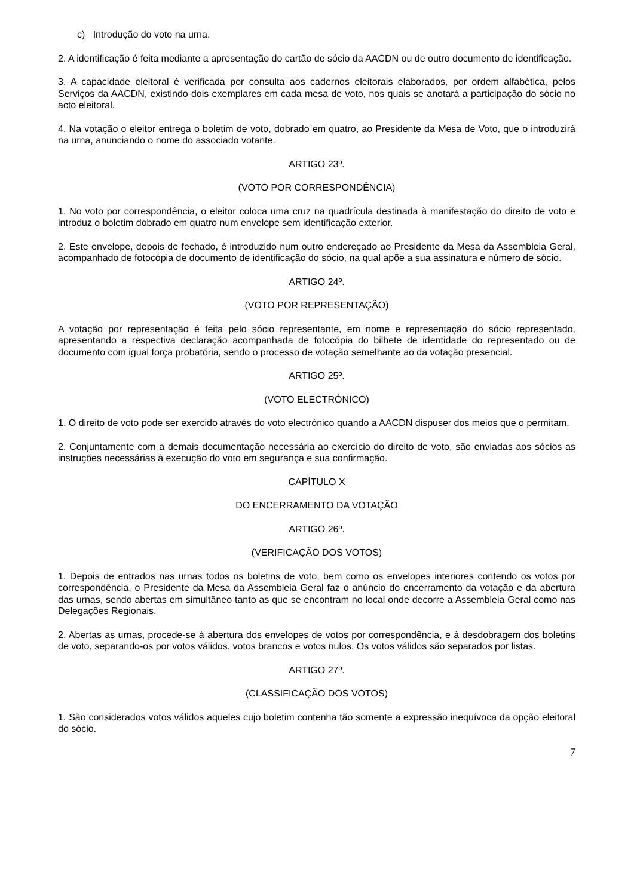c) Introdução do voto na urna.
2. A identificação é feita mediante a apresentação do cartão de sócio da AACDN ou de outro documento de identificação.
3. A capacidade eleitoral é verificada por consulta aos cadernos eleitorais elaborados, por ordem alfabética, pelos Serviços da AACDN, existindo dois exemplares em cada mesa de voto, nos quais se anotará a participação do sócio no acto eleitoral.
4. Na votação o eleitor entrega o boletim de voto, dobrado em quatro, ao Presidente da Mesa de Voto, que o introduzirá na urna, anunciando o nome do associado votante.
ARTIGO 23º.
(VOTO POR CORRESPONDÊNCIA)
1. No voto por correspondência, o eleitor coloca uma cruz na quadrícula destinada à manifestação do direito de voto e introduz o boletim dobrado em quatro num envelope sem identificação exterior.
2. Este envelope, depois de fechado, é introduzido num outro endereçado ao Presidente da Mesa da Assembleia Geral, acompanhado de fotocópia de documento de identificação do sócio, na qual apõe a sua assinatura e número de sócio.
ARTIGO 24º.
(VOTO POR REPRESENTAÇÃO)
A votação por representação é feita pelo sócio representante, em nome e representação do sócio representado, apresentando a respectiva declaração acompanhada de fotocópia do bilhete de identidade do representado ou de documento com igual força probatória, sendo o processo de votação semelhante ao da votação presencial.
ARTIGO 25º.
(VOTO ELECTRÓNICO)
1. O direito de voto pode ser exercido através do voto electrónico quando a AACDN dispuser dos meios que o permitam.
2. Conjuntamente com a demais documentação necessária ao exercício do direito de voto, são enviadas aos sócios as instruções necessárias à execução do voto em segurança e sua confirmação.
CAPÍTULO X
DO ENCERRAMENTO DA VOTAÇÃO
ARTIGO 26º.
(VERIFICAÇÃO DOS VOTOS)
1. Depois de entrados nas urnas todos os boletins de voto, bem como os envelopes interiores contendo os votos por correspondência, o Presidente da Mesa da Assembleia Geral faz o anúncio do encerramento da votação e da abertura das urnas, sendo abertas em simultâneo tanto as que se encontram no local onde decorre a Assembleia Geral como nas Delegações Regionais.
2. Abertas as urnas, procede-se à abertura dos envelopes de votos por correspondência, e à desdobragem dos boletins de voto, separando-os por votos válidos, votos brancos e votos nulos. Os votos válidos são separados por listas.
ARTIGO 27º.
(CLASSIFICAÇÃO DOS VOTOS)
1. São considerados votos válidos aqueles cujo boletim contenha tão somente a expressão inequívoca da opção eleitoral do sócio.
7